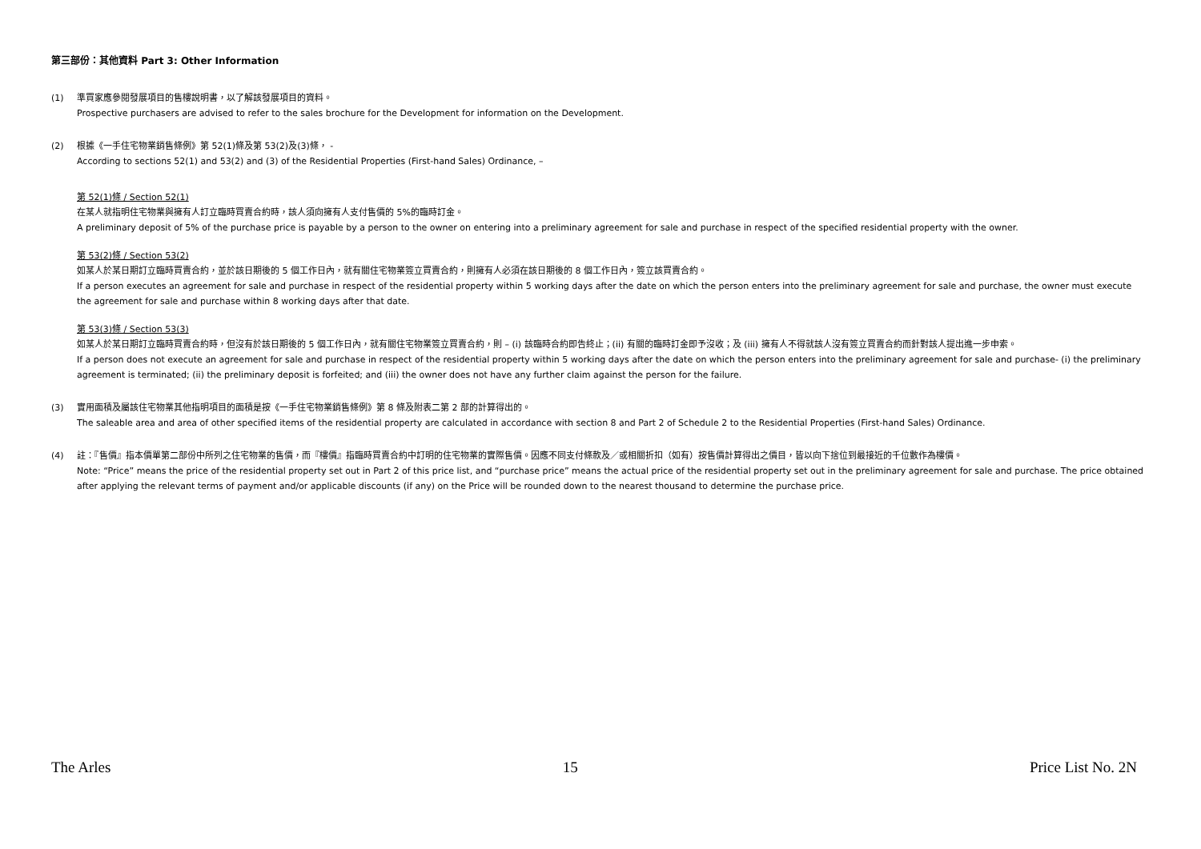第三部份：其他資料 Part 3: Other Information
(1) 準買家應參閱發展項目的售樓說明書，以了解該發展項目的資料。
Prospective purchasers are advised to refer to the sales brochure for the Development for information on the Development.
(2) 根據《一手住宅物業銷售條例》第 52(1)條及第 53(2)及(3)條， -
According to sections 52(1) and 53(2) and (3) of the Residential Properties (First-hand Sales) Ordinance, –
第 52(1)條 / Section 52(1)
在某人就指明住宅物業與擁有人訂立臨時買賣合約時，該人須向擁有人支付售價的 5%的臨時訂金。
A preliminary deposit of 5% of the purchase price is payable by a person to the owner on entering into a preliminary agreement for sale and purchase in respect of the specified residential property with the owner.
第 53(2)條 / Section 53(2)
如某人於某日期訂立臨時買賣合約，並於該日期後的 5 個工作日內，就有關住宅物業簽立買賣合約，則擁有人必須在該日期後的 8 個工作日內，簽立該買賣合約。
If a person executes an agreement for sale and purchase in respect of the residential property within 5 working days after the date on which the person enters into the preliminary agreement for sale and purchase, the owner must execute the agreement for sale and purchase within 8 working days after that date.
第 53(3)條 / Section 53(3)
如某人於某日期訂立臨時買賣合約時，但沒有於該日期後的 5 個工作日內，就有關住宅物業簽立買賣合約，則 – (i) 該臨時合約即告終止；(ii) 有關的臨時訂金即予沒收；及 (iii) 擁有人不得就該人沒有簽立買賣合約而針對該人提出進一步申索。
If a person does not execute an agreement for sale and purchase in respect of the residential property within 5 working days after the date on which the person enters into the preliminary agreement for sale and purchase- (i) the preliminary agreement is terminated; (ii) the preliminary deposit is forfeited; and (iii) the owner does not have any further claim against the person for the failure.
(3) 實用面積及屬該住宅物業其他指明項目的面積是按《一手住宅物業銷售條例》第 8 條及附表二第 2 部的計算得出的。
The saleable area and area of other specified items of the residential property are calculated in accordance with section 8 and Part 2 of Schedule 2 to the Residential Properties (First-hand Sales) Ordinance.
(4) 註：『售價』指本價單第二部份中所列之住宅物業的售價，而『樓價』指臨時買賣合約中訂明的住宅物業的實際售價。因應不同支付條款及／或相關折扣（如有）按售價計算得出之價目，皆以向下捨位到最接近的千位數作為樓價。
Note: “Price” means the price of the residential property set out in Part 2 of this price list, and “purchase price” means the actual price of the residential property set out in the preliminary agreement for sale and purchase. The price obtained after applying the relevant terms of payment and/or applicable discounts (if any) on the Price will be rounded down to the nearest thousand to determine the purchase price.
The Arles 15 Price List No. 2N